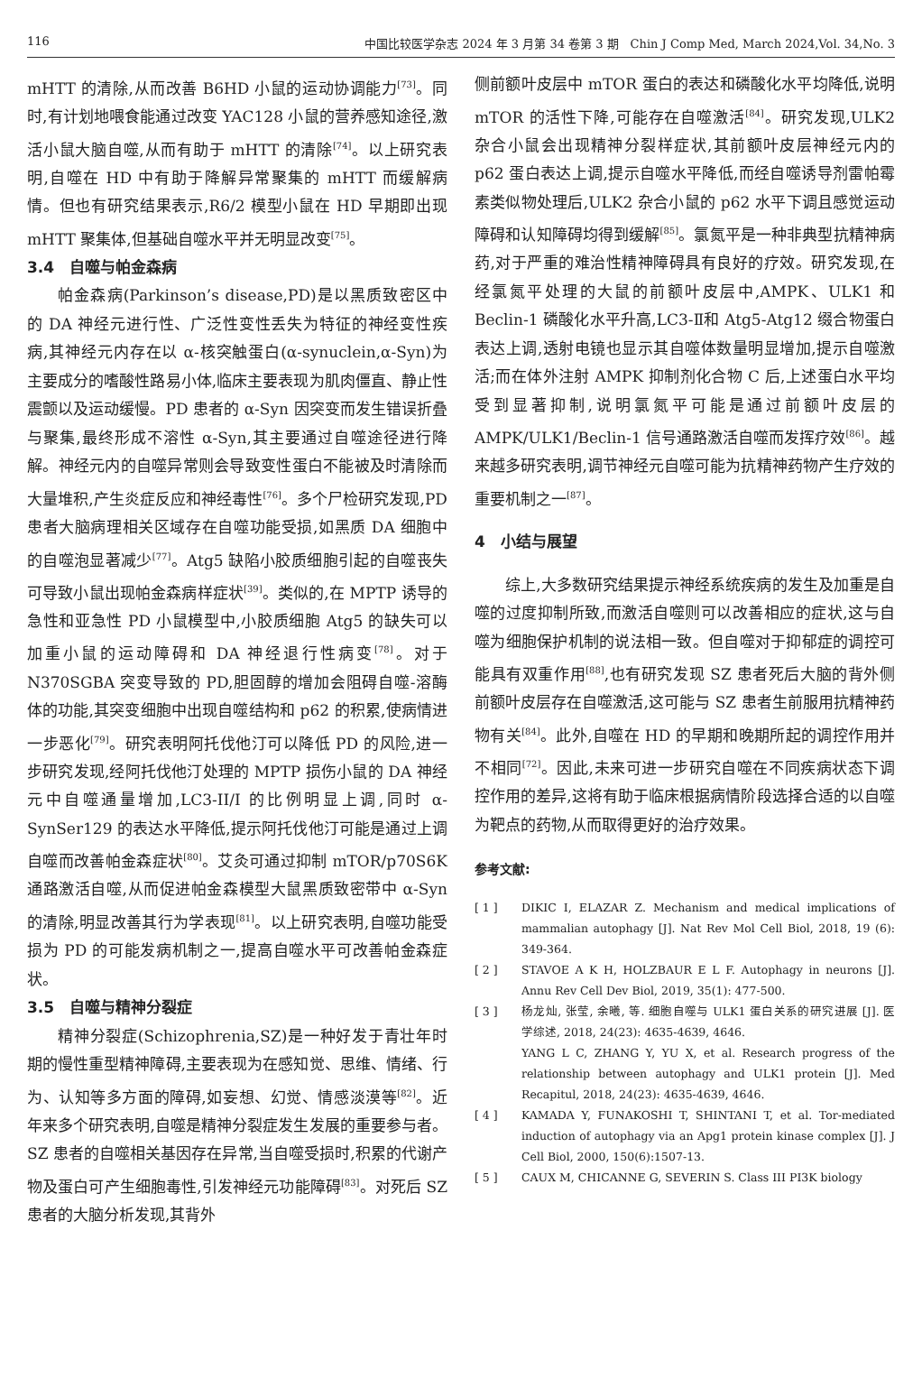116 中国比较医学杂志 2024 年 3 月第 34 卷第 3 期　Chin J Comp Med, March 2024,Vol. 34,No. 3
mHTT 的清除,从而改善 B6HD 小鼠的运动协调能力<sup>[73]</sup>。同时,有计划地喂食能通过改变 YAC128 小鼠的营养感知途径,激活小鼠大脑自噬,从而有助于 mHTT 的清除<sup>[74]</sup>。以上研究表明,自噬在 HD 中有助于降解异常聚集的 mHTT 而缓解病情。但也有研究结果表示,R6/2 模型小鼠在 HD 早期即出现 mHTT 聚集体,但基础自噬水平并无明显改变<sup>[75]</sup>。
3.4　自噬与帕金森病
帕金森病(Parkinson’s disease,PD)是以黑质致密区中的 DA 神经元进行性、广泛性变性丢失为特征的神经变性疾病,其神经元内存在以 α-核突触蛋白(α-synuclein,α-Syn)为主要成分的嗜酸性路易小体,临床主要表现为肌肉僵直、静止性震颤以及运动缓慢。PD 患者的 α-Syn 因突变而发生错误折叠与聚集,最终形成不溶性 α-Syn,其主要通过自噬途径进行降解。神经元内的自噬异常则会导致变性蛋白不能被及时清除而大量堆积,产生炎症反应和神经毒性<sup>[76]</sup>。多个尸检研究发现,PD 患者大脑病理相关区域存在自噬功能受损,如黑质 DA 细胞中的自噬泡显著减少<sup>[77]</sup>。Atg5 缺陷小胶质细胞引起的自噬丧失可导致小鼠出现帕金森病样症状<sup>[39]</sup>。类似的,在 MPTP 诱导的急性和亚急性 PD 小鼠模型中,小胶质细胞 Atg5 的缺失可以加重小鼠的运动障碍和 DA 神经退行性病变<sup>[78]</sup>。对于 N370SGBA 突变导致的 PD,胆固醇的增加会阻碍自噬-溶酶体的功能,其突变细胞中出现自噬结构和 p62 的积累,使病情进一步恶化<sup>[79]</sup>。研究表明阿托伐他汀可以降低 PD 的风险,进一步研究发现,经阿托伐他汀处理的 MPTP 损伤小鼠的 DA 神经元中自噬通量增加,LC3-II/I 的比例明显上调,同时 α-SynSer129 的表达水平降低,提示阿托伐他汀可能是通过上调自噬而改善帕金森症状<sup>[80]</sup>。艾灸可通过抑制 mTOR/p70S6K 通路激活自噬,从而促进帕金森模型大鼠黑质致密带中 α-Syn 的清除,明显改善其行为学表现<sup>[81]</sup>。以上研究表明,自噬功能受损为 PD 的可能发病机制之一,提高自噬水平可改善帕金森症状。
3.5　自噬与精神分裂症
精神分裂症(Schizophrenia,SZ)是一种好发于青壮年时期的慢性重型精神障碍,主要表现为在感知觉、思维、情绪、行为、认知等多方面的障碍,如妄想、幻觉、情感淡漠等<sup>[82]</sup>。近年来多个研究表明,自噬是精神分裂症发生发展的重要参与者。SZ 患者的自噬相关基因存在异常,当自噬受损时,积累的代谢产物及蛋白可产生细胞毒性,引发神经元功能障碍<sup>[83]</sup>。对死后 SZ 患者的大脑分析发现,其背外
侧前额叶皮层中 mTOR 蛋白的表达和磷酸化水平均降低,说明 mTOR 的活性下降,可能存在自噬激活<sup>[84]</sup>。研究发现,ULK2 杂合小鼠会出现精神分裂样症状,其前额叶皮层神经元内的 p62 蛋白表达上调,提示自噬水平降低,而经自噬诱导剂雷帕霉素类似物处理后,ULK2 杂合小鼠的 p62 水平下调且感觉运动障碍和认知障碍均得到缓解<sup>[85]</sup>。氯氮平是一种非典型抗精神病药,对于严重的难治性精神障碍具有良好的疗效。研究发现,在经氯氮平处理的大鼠的前额叶皮层中,AMPK、ULK1 和 Beclin-1 磷酸化水平升高,LC3-Ⅱ和 Atg5-Atg12 缀合物蛋白表达上调,透射电镜也显示其自噬体数量明显增加,提示自噬激活;而在体外注射 AMPK 抑制剂化合物 C 后,上述蛋白水平均受到显著抑制,说明氯氮平可能是通过前额叶皮层的 AMPK/ULK1/Beclin-1 信号通路激活自噬而发挥疗效<sup>[86]</sup>。越来越多研究表明,调节神经元自噬可能为抗精神药物产生疗效的重要机制之一<sup>[87]</sup>。
4　小结与展望
综上,大多数研究结果提示神经系统疾病的发生及加重是自噬的过度抑制所致,而激活自噬则可以改善相应的症状,这与自噬为细胞保护机制的说法相一致。但自噬对于抑郁症的调控可能具有双重作用<sup>[88]</sup>,也有研究发现 SZ 患者死后大脑的背外侧前额叶皮层存在自噬激活,这可能与 SZ 患者生前服用抗精神药物有关<sup>[84]</sup>。此外,自噬在 HD 的早期和晚期所起的调控作用并不相同<sup>[72]</sup>。因此,未来可进一步研究自噬在不同疾病状态下调控作用的差异,这将有助于临床根据病情阶段选择合适的以自噬为靶点的药物,从而取得更好的治疗效果。
参考文献:
[ 1 ] DIKIC I, ELAZAR Z. Mechanism and medical implications of mammalian autophagy [J]. Nat Rev Mol Cell Biol, 2018, 19 (6): 349-364.
[ 2 ] STAVOE A K H, HOLZBAUR E L F. Autophagy in neurons [J]. Annu Rev Cell Dev Biol, 2019, 35(1): 477-500.
[ 3 ] 杨龙灿, 张莹, 余曦, 等. 细胞自噬与 ULK1 蛋白关系的研究进展 [J]. 医学综述, 2018, 24(23): 4635-4639, 4646.
YANG L C, ZHANG Y, YU X, et al. Research progress of the relationship between autophagy and ULK1 protein [J]. Med Recapitul, 2018, 24(23): 4635-4639, 4646.
[ 4 ] KAMADA Y, FUNAKOSHI T, SHINTANI T, et al. Tor-mediated induction of autophagy via an Apg1 protein kinase complex [J]. J Cell Biol, 2000, 150(6):1507-13.
[ 5 ] CAUX M, CHICANNE G, SEVERIN S. Class III PI3K biology